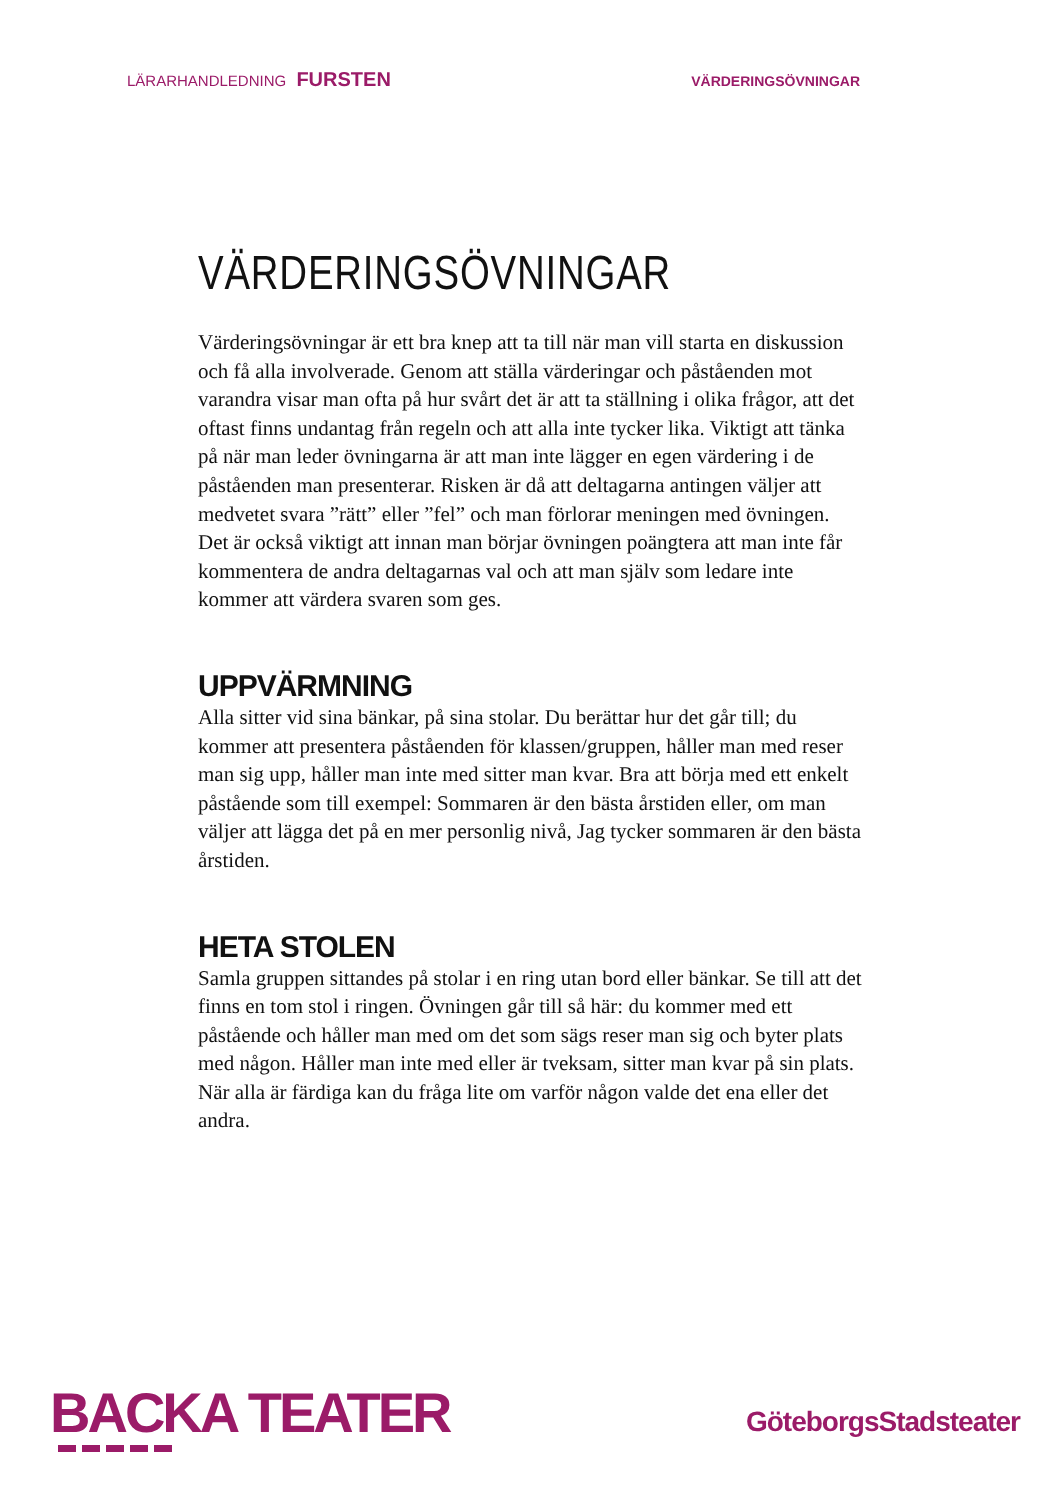LÄRARHANDLEDNING FURSTEN VÄRDERINGSÖVNINGAR
VÄRDERINGSÖVNINGAR
Värderingsövningar är ett bra knep att ta till när man vill starta en diskussion och få alla involverade. Genom att ställa värderingar och påståenden mot varandra visar man ofta på hur svårt det är att ta ställning i olika frågor, att det oftast finns undantag från regeln och att alla inte tycker lika. Viktigt att tänka på när man leder övningarna är att man inte lägger en egen värdering i de påståenden man presenterar. Risken är då att deltagarna antingen väljer att medvetet svara ”rätt” eller ”fel” och man förlorar meningen med övningen. Det är också viktigt att innan man börjar övningen poängtera att man inte får kommentera de andra deltagarnas val och att man själv som ledare inte kommer att värdera svaren som ges.
UPPVÄRMNING
Alla sitter vid sina bänkar, på sina stolar. Du berättar hur det går till; du kommer att presentera påståenden för klassen/gruppen, håller man med reser man sig upp, håller man inte med sitter man kvar. Bra att börja med ett enkelt påstående som till exempel: Sommaren är den bästa årstiden eller, om man väljer att lägga det på en mer personlig nivå, Jag tycker sommaren är den bästa årstiden.
HETA STOLEN
Samla gruppen sittandes på stolar i en ring utan bord eller bänkar. Se till att det finns en tom stol i ringen. Övningen går till så här: du kommer med ett påstående och håller man med om det som sägs reser man sig och byter plats med någon. Håller man inte med eller är tveksam, sitter man kvar på sin plats. När alla är färdiga kan du fråga lite om varför någon valde det ena eller det andra.
BACKA TEATER
GöteborgsStadsteater